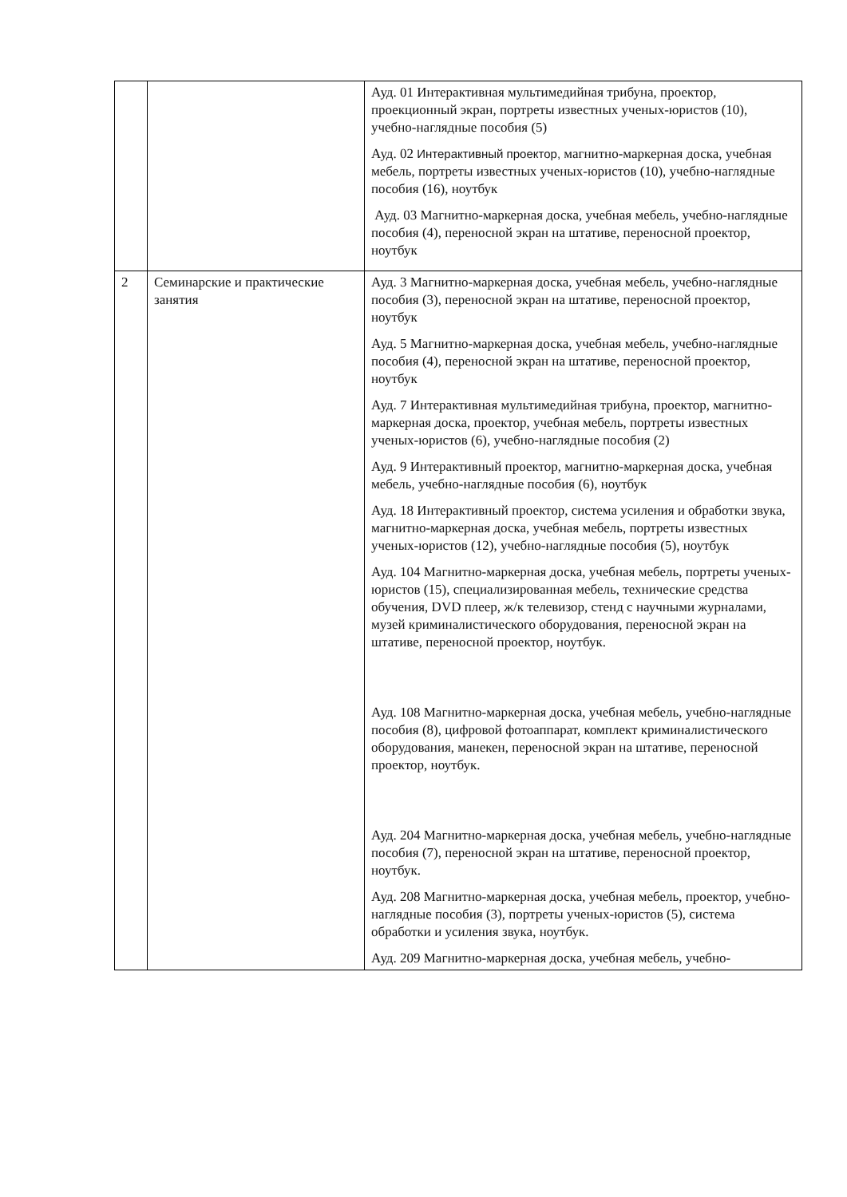| | | Ауд. 01 Интерактивная мультимедийная трибуна, проектор, проекционный экран, портреты известных ученых-юристов (10), учебно-наглядные пособия (5) Ауд. 02 Интерактивный проектор, магнитно-маркерная доска, учебная мебель, портреты известных ученых-юристов (10), учебно-наглядные пособия (16), ноутбук Ауд. 03 Магнитно-маркерная доска, учебная мебель, учебно-наглядные пособия (4), переносной экран на штативе, переносной проектор, ноутбук |
| 2 | Семинарские и практические занятия | Ауд. 3 Магнитно-маркерная доска, учебная мебель, учебно-наглядные пособия (3), переносной экран на штативе, переносной проектор, ноутбук Ауд. 5 Магнитно-маркерная доска, учебная мебель, учебно-наглядные пособия (4), переносной экран на штативе, переносной проектор, ноутбук Ауд. 7 Интерактивная мультимедийная трибуна, проектор, магнитно- маркерная доска, проектор, учебная мебель, портреты известных ученых-юристов (6), учебно-наглядные пособия (2) Ауд. 9 Интерактивный проектор, магнитно-маркерная доска, учебная мебель, учебно-наглядные пособия (6), ноутбук Ауд. 18 Интерактивный проектор, система усиления и обработки звука, магнитно-маркерная доска, учебная мебель, портреты известных ученых-юристов (12), учебно-наглядные пособия (5), ноутбук Ауд. 104 Магнитно-маркерная доска, учебная мебель, портреты ученых-юристов (15), специализированная мебель, технические средства обучения, DVD плеер, ж/к телевизор, стенд с научными журналами, музей криминалистического оборудования, переносной экран на штативе, переносной проектор, ноутбук. Ауд. 108 Магнитно-маркерная доска, учебная мебель, учебно-наглядные пособия (8), цифровой фотоаппарат, комплект криминалистического оборудования, манекен, переносной экран на штативе, переносной проектор, ноутбук. Ауд. 204 Магнитно-маркерная доска, учебная мебель, учебно-наглядные пособия (7), переносной экран на штативе, переносной проектор, ноутбук. Ауд. 208 Магнитно-маркерная доска, учебная мебель, проектор, учебно-наглядные пособия (3), портреты ученых-юристов (5), система обработки и усиления звука, ноутбук. Ауд. 209 Магнитно-маркерная доска, учебная мебель, учебно- |